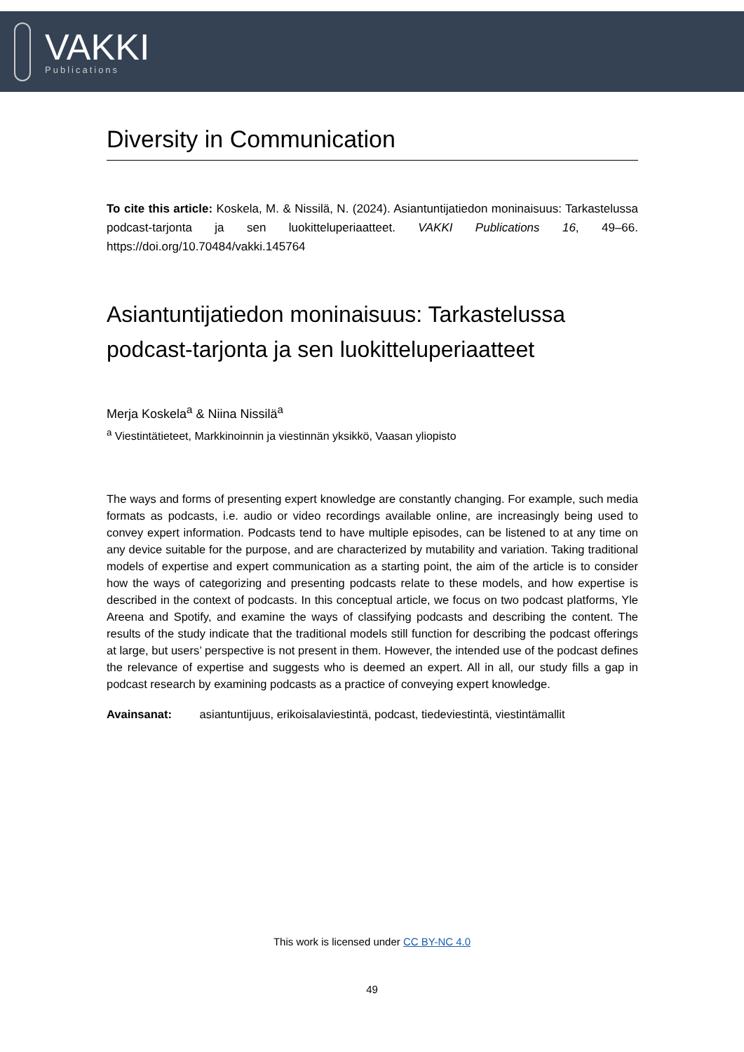VAKKI
Publications
Diversity in Communication
To cite this article: Koskela, M. & Nissilä, N. (2024). Asiantuntijatiedon moninaisuus: Tarkastelussa podcast-tarjonta ja sen luokitteluperiaatteet. VAKKI Publications 16, 49–66. https://doi.org/10.70484/vakki.145764
Asiantuntijatiedon moninaisuus: Tarkastelussa podcast-tarjonta ja sen luokitteluperiaatteet
Merja Koskela<sup>a</sup> & Niina Nissilä<sup>a</sup>
<sup>a</sup> Viestintätieteet, Markkinoinnin ja viestinnän yksikkö, Vaasan yliopisto
The ways and forms of presenting expert knowledge are constantly changing. For example, such media formats as podcasts, i.e. audio or video recordings available online, are increasingly being used to convey expert information. Podcasts tend to have multiple episodes, can be listened to at any time on any device suitable for the purpose, and are characterized by mutability and variation. Taking traditional models of expertise and expert communication as a starting point, the aim of the article is to consider how the ways of categorizing and presenting podcasts relate to these models, and how expertise is described in the context of podcasts. In this conceptual article, we focus on two podcast platforms, Yle Areena and Spotify, and examine the ways of classifying podcasts and describing the content. The results of the study indicate that the traditional models still function for describing the podcast offerings at large, but users’ perspective is not present in them. However, the intended use of the podcast defines the relevance of expertise and suggests who is deemed an expert. All in all, our study fills a gap in podcast research by examining podcasts as a practice of conveying expert knowledge.
Avainsanat: asiantuntijuus, erikoisalaviestintä, podcast, tiedeviestintä, viestintämallit
This work is licensed under CC BY-NC 4.0
49